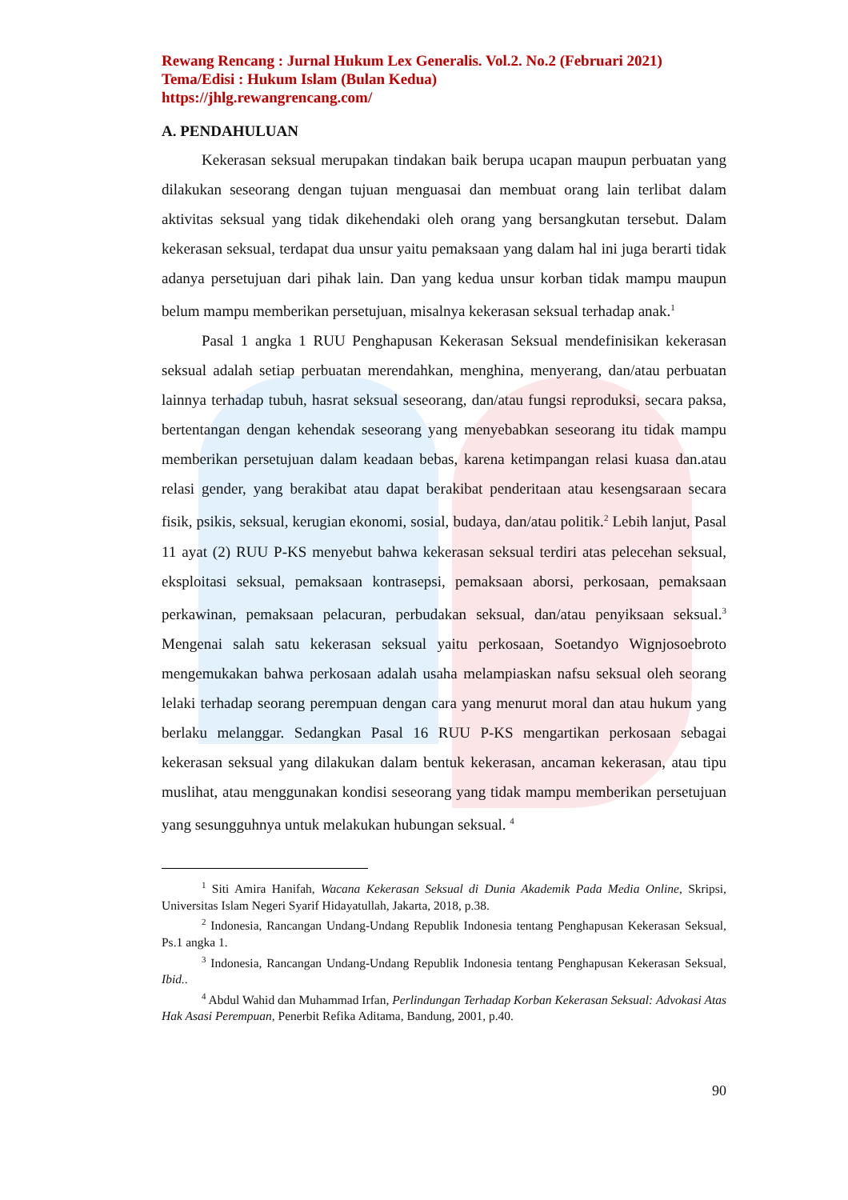Rewang Rencang : Jurnal Hukum Lex Generalis. Vol.2. No.2 (Februari 2021)
Tema/Edisi : Hukum Islam (Bulan Kedua)
https://jhlg.rewangrencang.com/
A. PENDAHULUAN
Kekerasan seksual merupakan tindakan baik berupa ucapan maupun perbuatan yang dilakukan seseorang dengan tujuan menguasai dan membuat orang lain terlibat dalam aktivitas seksual yang tidak dikehendaki oleh orang yang bersangkutan tersebut. Dalam kekerasan seksual, terdapat dua unsur yaitu pemaksaan yang dalam hal ini juga berarti tidak adanya persetujuan dari pihak lain. Dan yang kedua unsur korban tidak mampu maupun belum mampu memberikan persetujuan, misalnya kekerasan seksual terhadap anak.<sup>1</sup>
Pasal 1 angka 1 RUU Penghapusan Kekerasan Seksual mendefinisikan kekerasan seksual adalah setiap perbuatan merendahkan, menghina, menyerang, dan/atau perbuatan lainnya terhadap tubuh, hasrat seksual seseorang, dan/atau fungsi reproduksi, secara paksa, bertentangan dengan kehendak seseorang yang menyebabkan seseorang itu tidak mampu memberikan persetujuan dalam keadaan bebas, karena ketimpangan relasi kuasa dan.atau relasi gender, yang berakibat atau dapat berakibat penderitaan atau kesengsaraan secara fisik, psikis, seksual, kerugian ekonomi, sosial, budaya, dan/atau politik.<sup>2</sup> Lebih lanjut, Pasal 11 ayat (2) RUU P-KS menyebut bahwa kekerasan seksual terdiri atas pelecehan seksual, eksploitasi seksual, pemaksaan kontrasepsi, pemaksaan aborsi, perkosaan, pemaksaan perkawinan, pemaksaan pelacuran, perbudakan seksual, dan/atau penyiksaan seksual.<sup>3</sup> Mengenai salah satu kekerasan seksual yaitu perkosaan, Soetandyo Wignjosoebroto mengemukakan bahwa perkosaan adalah usaha melampiaskan nafsu seksual oleh seorang lelaki terhadap seorang perempuan dengan cara yang menurut moral dan atau hukum yang berlaku melanggar. Sedangkan Pasal 16 RUU P-KS mengartikan perkosaan sebagai kekerasan seksual yang dilakukan dalam bentuk kekerasan, ancaman kekerasan, atau tipu muslihat, atau menggunakan kondisi seseorang yang tidak mampu memberikan persetujuan yang sesungguhnya untuk melakukan hubungan seksual. <sup>4</sup>
<sup>1</sup> Siti Amira Hanifah, Wacana Kekerasan Seksual di Dunia Akademik Pada Media Online, Skripsi, Universitas Islam Negeri Syarif Hidayatullah, Jakarta, 2018, p.38.
<sup>2</sup> Indonesia, Rancangan Undang-Undang Republik Indonesia tentang Penghapusan Kekerasan Seksual, Ps.1 angka 1.
<sup>3</sup> Indonesia, Rancangan Undang-Undang Republik Indonesia tentang Penghapusan Kekerasan Seksual, Ibid..
<sup>4</sup> Abdul Wahid dan Muhammad Irfan, Perlindungan Terhadap Korban Kekerasan Seksual: Advokasi Atas Hak Asasi Perempuan, Penerbit Refika Aditama, Bandung, 2001, p.40.
90